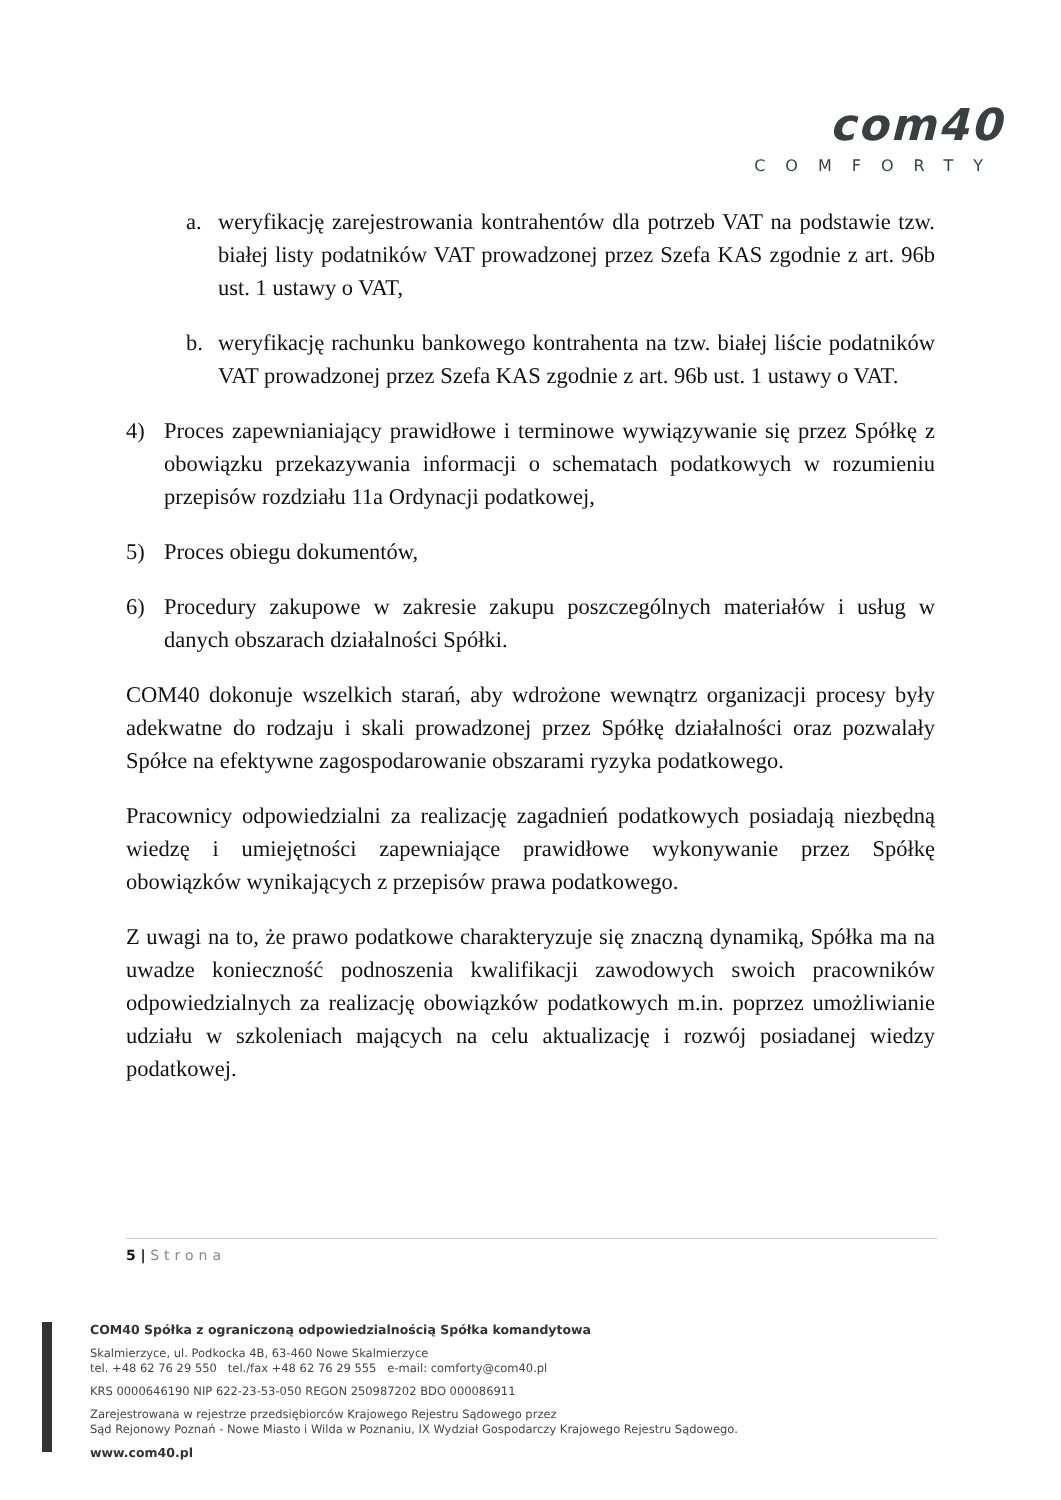com40
COMFORTY
a. weryfikację zarejestrowania kontrahentów dla potrzeb VAT na podstawie tzw. białej listy podatników VAT prowadzonej przez Szefa KAS zgodnie z art. 96b ust. 1 ustawy o VAT,
b. weryfikację rachunku bankowego kontrahenta na tzw. białej liście podatników VAT prowadzonej przez Szefa KAS zgodnie z art. 96b ust. 1 ustawy o VAT.
4) Proces zapewnianiający prawidłowe i terminowe wywiązywanie się przez Spółkę z obowiązku przekazywania informacji o schematach podatkowych w rozumieniu przepisów rozdziału 11a Ordynacji podatkowej,
5) Proces obiegu dokumentów,
6) Procedury zakupowe w zakresie zakupu poszczególnych materiałów i usług w danych obszarach działalności Spółki.
COM40 dokonuje wszelkich starań, aby wdrożone wewnątrz organizacji procesy były adekwatne do rodzaju i skali prowadzonej przez Spółkę działalności oraz pozwalały Spółce na efektywne zagospodarowanie obszarami ryzyka podatkowego.
Pracownicy odpowiedzialni za realizację zagadnień podatkowych posiadają niezbędną wiedzę i umiejętności zapewniające prawidłowe wykonywanie przez Spółkę obowiązków wynikających z przepisów prawa podatkowego.
Z uwagi na to, że prawo podatkowe charakteryzuje się znaczną dynamiką, Spółka ma na uwadze konieczność podnoszenia kwalifikacji zawodowych swoich pracowników odpowiedzialnych za realizację obowiązków podatkowych m.in. poprzez umożliwianie udziału w szkoleniach mających na celu aktualizację i rozwój posiadanej wiedzy podatkowej.
5 | Strona
COM40 Spółka z ograniczoną odpowiedzialnością Spółka komandytowa
Skalmierzyce, ul. Podkocka 4B, 63-460 Nowe Skalmierzyce
tel. +48 62 76 29 550 tel./fax +48 62 76 29 555 e-mail: comforty@com40.pl
KRS 0000646190 NIP 622-23-53-050 REGON 250987202 BDO 000086911
Zarejestrowana w rejestrze przedsiębiorców Krajowego Rejestru Sądowego przez
Sąd Rejonowy Poznań - Nowe Miasto i Wilda w Poznaniu, IX Wydział Gospodarczy Krajowego Rejestru Sądowego.
www.com40.pl